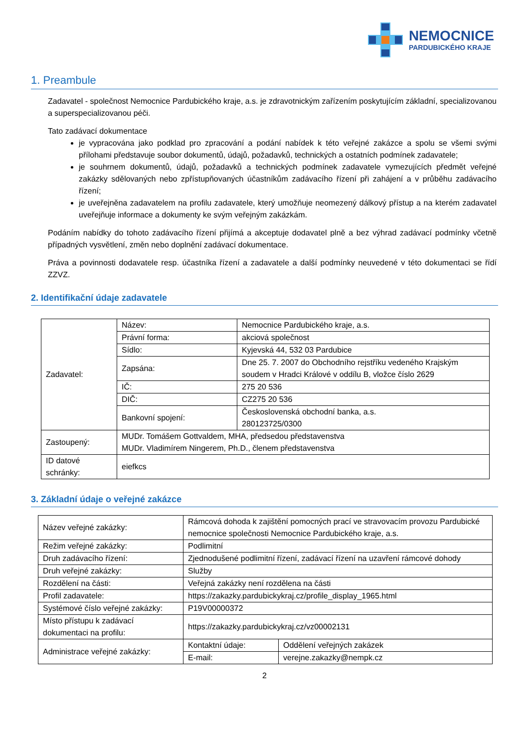NEMOCNICE
PARDUBICKÉHO KRAJE
1. Preambule
Zadavatel - společnost Nemocnice Pardubického kraje, a.s. je zdravotnickým zařízením poskytujícím základní, specializovanou a superspecializovanou péči.
Tato zadávací dokumentace
je vypracována jako podklad pro zpracování a podání nabídek k této veřejné zakázce a spolu se všemi svými přílohami představuje soubor dokumentů, údajů, požadavků, technických a ostatních podmínek zadavatele;
je souhrnem dokumentů, údajů, požadavků a technických podmínek zadavatele vymezujících předmět veřejné zakázky sdělovaných nebo zpřístupňovaných účastníkům zadávacího řízení při zahájení a v průběhu zadávacího řízení;
je uveřejněna zadavatelem na profilu zadavatele, který umožňuje neomezený dálkový přístup a na kterém zadavatel uveřejňuje informace a dokumenty ke svým veřejným zakázkám.
Podáním nabídky do tohoto zadávacího řízení přijímá a akceptuje dodavatel plně a bez výhrad zadávací podmínky včetně případných vysvětlení, změn nebo doplnění zadávací dokumentace.
Práva a povinnosti dodavatele resp. účastníka řízení a zadavatele a další podmínky neuvedené v této dokumentaci se řídí ZZVZ.
2. Identifikační údaje zadavatele
| Zadavatel: | Název: | Nemocnice Pardubického kraje, a.s. |
| | Právní forma: | akciová společnost |
| | Sídlo: | Kyjevská 44, 532 03 Pardubice |
| | Zapsána: | Dne 25. 7. 2007 do Obchodního rejstříku vedeného Krajským soudem v Hradci Králové v oddílu B, vložce číslo 2629 |
| | IČ: | 275 20 536 |
| | DIČ: | CZ275 20 536 |
| | Bankovní spojení: | Československá obchodní banka, a.s. 280123725/0300 |
| Zastoupený: | MUDr. Tomášem Gottvaldem, MHA, předsedou představenstva MUDr. Vladimírem Ningerem, Ph.D., členem představenstva | |
| ID datové schránky: | eiefkcs | |
3. Základní údaje o veřejné zakázce
| Název veřejné zakázky: | Rámcová dohoda k zajištění pomocných prací ve stravovacím provozu Pardubické nemocnice společnosti Nemocnice Pardubického kraje, a.s. | |
| Režim veřejné zakázky: | Podlimitní | |
| Druh zadávacího řízení: | Zjednodušené podlimitní řízení, zadávací řízení na uzavření rámcové dohody | |
| Druh veřejné zakázky: | Služby | |
| Rozdělení na části: | Veřejná zakázky není rozdělena na části | |
| Profil zadavatele: | https://zakazky.pardubickykraj.cz/profile_display_1965.html | |
| Systémové číslo veřejné zakázky: | P19V00000372 | |
| Místo přístupu k zadávací dokumentaci na profilu: | https://zakazky.pardubickykraj.cz/vz00002131 | |
| Administrace veřejné zakázky: | Kontaktní údaje: | Oddělení veřejných zakázek |
| | E-mail: | verejne.zakazky@nempk.cz |
2